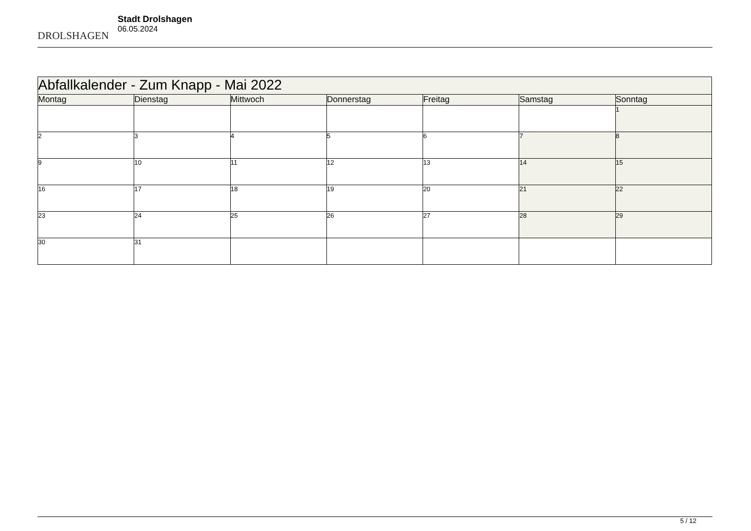DROLSHAGEN
Stadt Drolshagen
06.05.2024
| Abfallkalender - Zum Knapp - Mai 2022 | | | | | | |
| --- | --- | --- | --- | --- | --- | --- |
| Montag | Dienstag | Mittwoch | Donnerstag | Freitag | Samstag | Sonntag |
| | | | | | | 1 |
| 2 | 3 | 4 | 5 | 6 | 7 | 8 |
| 9 | 10 | 11 | 12 | 13 | 14 | 15 |
| 16 | 17 | 18 | 19 | 20 | 21 | 22 |
| 23 | 24 | 25 | 26 | 27 | 28 | 29 |
| 30 | 31 | | | | | |
5 / 12